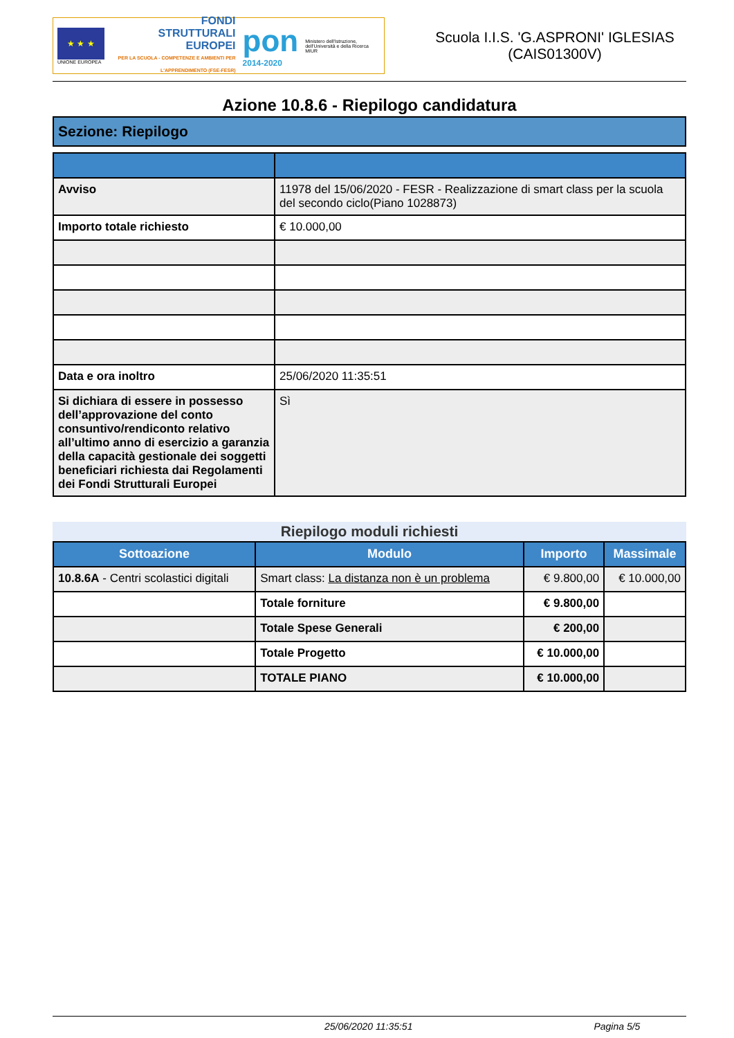★ ★ ★
UNIONE EUROPEA
FONDI
STRUTTURALI
EUROPEI
PER LA SCUOLA - COMPETENZE E AMBIENTI PER L'APPRENDIMENTO (FSE-FESR)
pon
2014-2020
Ministero dell'Istruzione, dell'Università e della Ricerca
MIUR
Scuola I.I.S. 'G.ASPRONI' IGLESIAS (CAIS01300V)
Azione 10.8.6 - Riepilogo candidatura
Sezione: Riepilogo
| Avviso | 11978 del 15/06/2020 - FESR - Realizzazione di smart class per la scuola del secondo ciclo(Piano 1028873) |
| Importo totale richiesto | € 10.000,00 |
| Data e ora inoltro | 25/06/2020 11:35:51 |
| Si dichiara di essere in possesso dell’approvazione del conto consuntivo/rendiconto relativo all’ultimo anno di esercizio a garanzia della capacità gestionale dei soggetti beneficiari richiesta dai Regolamenti dei Fondi Strutturali Europei | Sì |
Riepilogo moduli richiesti
| Sottoazione | Modulo | Importo | Massimale |
| --- | --- | --- | --- |
| 10.8.6A - Centri scolastici digitali | Smart class: La distanza non è un problema | € 9.800,00 | € 10.000,00 |
| | Totale forniture | € 9.800,00 | |
| | Totale Spese Generali | € 200,00 | |
| | Totale Progetto | € 10.000,00 | |
| | TOTALE PIANO | € 10.000,00 | |
25/06/2020 11:35:51 Pagina 5/5